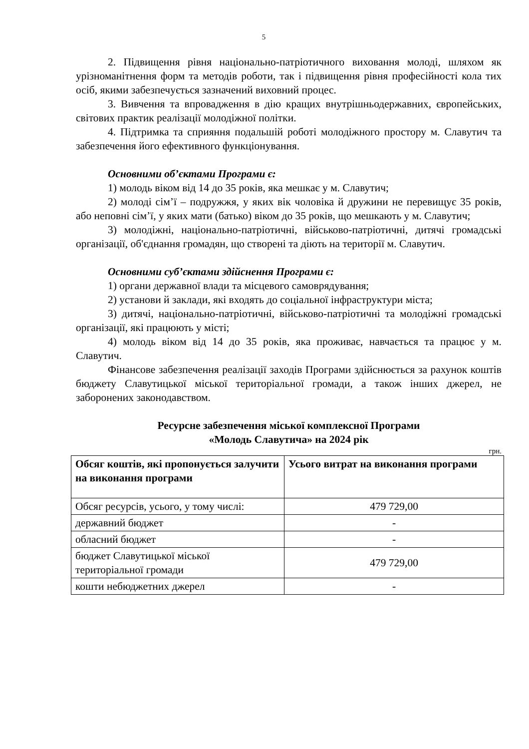5
2. Підвищення рівня національно-патріотичного виховання молоді, шляхом як урізноманітнення форм та методів роботи, так і підвищення рівня професійності кола тих осіб, якими забезпечується зазначений виховний процес.
3. Вивчення та впровадження в дію кращих внутрішньодержавних, європейських, світових практик реалізації молодіжної політки.
4. Підтримка та сприяння подальшій роботі молодіжного простору м. Славутич та забезпечення його ефективного функціонування.
Основними об’єктами Програми є:
1) молодь віком від 14 до 35 років, яка мешкає у м. Славутич;
2) молоді сім’ї – подружжя, у яких вік чоловіка й дружини не перевищує 35 років, або неповні сім’ї, у яких мати (батько) віком до 35 років, що мешкають у м. Славутич;
3) молодіжні, національно-патріотичні, військово-патріотичні, дитячі громадські організації, об'єднання громадян, що створені та діють на території м. Славутич.
Основними суб’єктами здійснення Програми є:
1) органи державної влади та місцевого самоврядування;
2) установи й заклади, які входять до соціальної інфраструктури міста;
3) дитячі, національно-патріотичні, військово-патріотичні та молодіжні громадські організації, які працюють у місті;
4) молодь віком від 14 до 35 років, яка проживає, навчається та працює у м. Славутич.
Фінансове забезпечення реалізації заходів Програми здійснюється за рахунок коштів бюджету Славутицької міської територіальної громади, а також інших джерел, не заборонених законодавством.
Ресурсне забезпечення міської комплексної Програми
«Молодь Славутича» на 2024 рік
грн.
| Обсяг коштів, які пропонується залучити на виконання програми | Усього витрат на виконання програми |
| --- | --- |
| Обсяг ресурсів, усього, у тому числі: | 479 729,00 |
| державний бюджет | - |
| обласний бюджет | - |
| бюджет Славутицької міської територіальної громади | 479 729,00 |
| кошти небюджетних джерел | - |